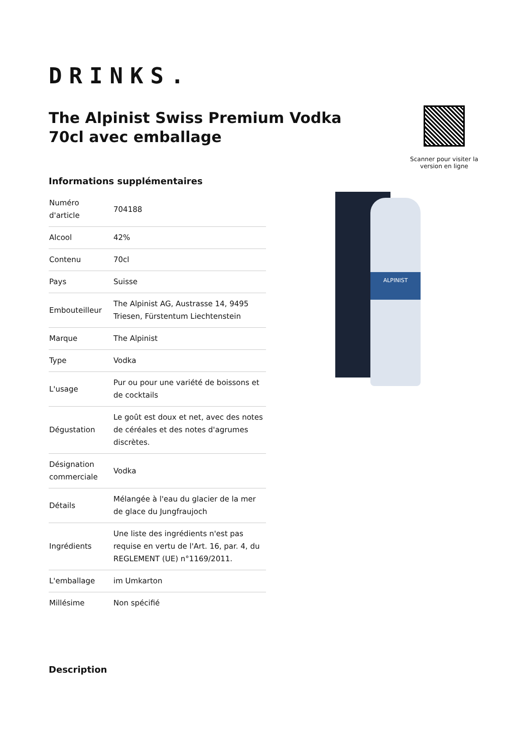DRINKS.
The Alpinist Swiss Premium Vodka 70cl avec emballage
Scanner pour visiter la version en ligne
Informations supplémentaires
| Numéro d'article | 704188 |
| Alcool | 42% |
| Contenu | 70cl |
| Pays | Suisse |
| Embouteilleur | The Alpinist AG, Austrasse 14, 9495 Triesen, Fürstentum Liechtenstein |
| Marque | The Alpinist |
| Type | Vodka |
| L'usage | Pur ou pour une variété de boissons et de cocktails |
| Dégustation | Le goût est doux et net, avec des notes de céréales et des notes d'agrumes discrètes. |
| Désignation commerciale | Vodka |
| Détails | Mélangée à l'eau du glacier de la mer de glace du Jungfraujoch |
| Ingrédients | Une liste des ingrédients n'est pas requise en vertu de l'Art. 16, par. 4, du REGLEMENT (UE) n°1169/2011. |
| L'emballage | im Umkarton |
| Millésime | Non spécifié |
Description
ALPINIST